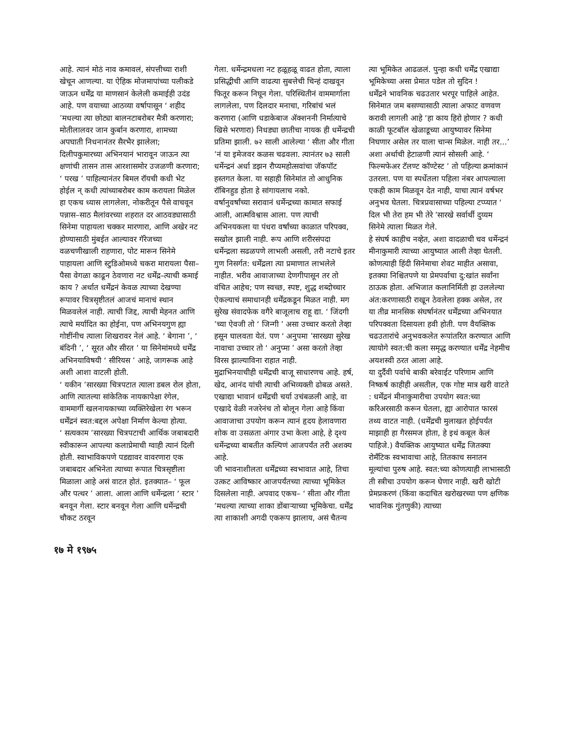आहे. त्यानं मोठं नाव कमावलं, संपत्तीच्या राशी खेचून आणल्या. या ऐहिक मोजमापांच्या पलीकडे जाऊन धर्मेंद्र या माणसानं केलेली कमाईही उदंड आहे. पण वयाच्या आठव्या वर्षापासून ‘ शहीद ’मधल्या त्या छोट्या बालनटाबरोबर मैत्री करणारा; मोतीलालवर जान कुर्बान करणारा, शामच्या अपघाती निधनानंतर सैरभैर झालेला; दिलीपकुमारच्या अभिनयानं भारावून जाऊन त्या क्षणांची तासन तास आरशासमोर उजळणी करणारा; ‘ परख ’ पाहिल्यानंतर बिमल रॉयची कधी भेट होईल न् कधी त्यांच्याबरोबर काम करायला मिळेल हा एकच ध्यास लागलेला, नोकरीतून पैसे वाचवून पन्नास–साठ मैलांवरच्या शहरात दर आठवड्यासाठी सिनेमा पाहायला चक्कर मारणारा, आणि अखेर नट होण्यासाठी मुंबईत आल्यावर गॅरेजच्या वळचणीखाली राहणारा, पोट मारून सिनेमे पाहायला आणि स्टुडिओमध्ये चकरा मारायला पैसा–पैसा वेगळा काढून ठेवणारा नट धर्मेंद्र–त्याची कमाई काय ? अर्थात धर्मेंद्रनं केवळ त्याच्या देखण्या रूपावर चित्रसृष्टीतलं आजचं मानाचं स्थान मिळवलेलं नाही. त्याची जिद्द, त्याची मेहनत आणि त्याचे मर्यादित का होईना, पण अभिनयगुण ह्या गोष्टींनीच त्याला शिखरावर नेलं आहे. ‘ बेगाना ’, ‘ बंदिनी ’, ‘ सूरत और सीरत ’ या सिनेमांमध्ये धर्मेंद्र अभिनयाविषयी ‘ सीरियस ’ आहे, जागरूक आहे अशी आशा वाटली होती.
‘ यकीन ’सारख्या चित्रपटात त्याला डबल रोल होता, आणि त्यातल्या सांकेतिक नायकापेक्षा रंगेल, वाममार्गी खलनायकाच्या व्यक्तिरेखेला रंग भरून धर्मेंद्रनं स्वत:बद्दल अपेक्षा निर्माण केल्या होत्या.
‘ सत्यकाम ’सारख्या चित्रपटाची आर्थिक जबाबदारी स्वीकारून आपल्या कलाप्रेमाची ग्वाही त्यानं दिली होती. स्वाभाविकपणे पडद्यावर वावरणारा एक जबाबदार अभिनेता त्याच्या रूपात चित्रसृष्टीला मिळाला आहे असं वाटत होतं. इतक्यात– ‘ फूल और पत्थर ’ आला. आला आणि धर्मेन्द्रला ‘ स्टार ’ बनवून गेला. स्टार बनवून गेला आणि धर्मेन्द्रची चौकट ठरवून
गेला. धर्मेन्द्रमधला नट हळूहळू वाढत होता, त्याला प्रसिद्धीची आणि वाढत्या सुबत्तेची चिन्हं दाखवून फितूर करून निघून गेला. परिस्थितीनं वाममार्गाला लागलेला, पण दिलदार मनाचा, गरिबांचं भलं करणारा (आणि धडाकेबाज ॲक्शननी निर्मात्याचे खिसे भरणारा) निधड्या छातीचा नायक ही धर्मेन्द्रची प्रतिमा झाली. ७२ साली आलेल्या ‘ सीता और गीता ’नं या इमेजवर कळस चढवला. त्यानंतर ७३ साली धर्मेन्द्रनं अर्धा डझन रौप्यमहोत्सवांचा जॅकपॉट हस्तगत केला. या सहाही सिनेमांत तो आधुनिक रॉबिनहुड होता हे सांगायलाच नको.
वर्षानुवर्षांच्या सरावानं धर्मेन्द्रच्या कामात सफाई आली, आत्मविश्वास आला. पण त्याची अभिनयकला या पंधरा वर्षांच्या काळात परिपक्व, सखोल झाली नाही. रूप आणि शरीरसंपदा धर्मेन्द्रला सढळपणे लाभली असली, तरी नटाचे इतर गुण निसर्गत: धर्मेंद्रला त्या प्रमाणात लाभलेले नाहीत. भरीव आवाजाच्या देणगीपासून तर तो वंचित आहेच; पण स्वच्छ, स्पष्ट, शुद्ध शब्दोच्चार ऐकल्याचं समाधानही धर्मेंद्रकडून मिळत नाही. मग सुरेख संवादफेक वगैरे बाजूलाच राहू द्या. ‘ जिंदगी ’च्या ऐवजी तो ‘ जिन्गी ’ असा उच्चार करतो तेव्हा हसून घालवता येतं. पण ‘ अनुपमा ’सारख्या सुरेख नावाचा उच्चार तो ‘ अनुप्मा ’ असा करतो तेव्हा विरस झाल्याविना राहात नाही.
मुद्राभिनयाचीही धर्मेंद्रची बाजू साधारणच आहे. हर्ष, खेद, आनंद यांची त्याची अभिव्यक्ती ढोबळ असते. एखाद्या भावानं धर्मेंद्रची चर्या उचंबळली आहे, वा एखादे वेळी नजरेनंच तो बोलून गेला आहे किंवा आवाजाचा उपयोग करून त्यानं हृदय हेलावणारा शोक वा उसळता अंगार उभा केला आहे, हे दृश्य धर्मेन्द्रच्या बाबतीत कल्पिणं आजपर्यंत तरी अशक्य आहे.
जी भावनाशीलता धर्मेंद्रच्या स्वभावात आहे, तिचा उत्कट आविष्कार आजपर्यंतच्या त्याच्या भूमिकेत दिसलेला नाही. अपवाद एकच– ‘ सीता और गीता ’मधल्या त्याच्या शाका डोंबाऱ्याच्या भूमिकेचा. धर्मेंद्र त्या शाकाशी अगदी एकरूप झालाय, असं चैतन्य
त्या भूमिकेत आढळलं. पुन्हा कधी धर्मेंद्र एखाद्या भूमिकेच्या असा प्रेमात पडेल तो सुदिन !
धर्मेंद्रने भावनिक चढउतार भरपूर पाहिले आहेत. सिनेमात जम बसण्यासाठी त्याला अफाट वणवण करावी लागली आहे ‘हा काय हिरो होणार ? कधी काळी फूटबॉल खेळाडूच्या आयुष्यावर सिनेमा निघणार असेल तर याला चान्स मिळेल. नाही तर...’ अशा अर्थाची हेटाळणी त्यानं सोसली आहे. ‘ फिल्मफेअर टॅलण्ट कॉण्टेस्ट ’ तो पहिल्या क्रमांकानं उतरला. पण या स्पर्धेतला पहिला नंबर आपल्याला एकही काम मिळवून देत नाही, याचा त्यानं वर्षभर अनुभव घेतला. चित्रप्रवासाच्या पहिल्या टप्प्यात ‘ दिल भी तेरा हम भी तेरे ’सारखे सर्वार्थी दुय्यम सिनेमे त्याला मिळत गेले.
हे संघर्ष काहीच नव्हेत, अशा वादळाची चव धर्मेन्द्रनं मीनाकुमारी त्याच्या आयुष्यात आली तेव्हा घेतली. कोणत्याही हिंदी सिनेमाचा शेवट माहीत असावा, इतक्या निश्चितपणे या प्रेमपर्वाचा दु:खांत सर्वांना ठाऊक होता. अभिजात कलानिर्मिती हा उललेल्या अंत:करणासाठी राखून ठेवलेला हक्क असेल, तर या तीव्र मानसिक संघर्षानंतर धर्मेंद्रच्या अभिनयात परिपक्वता दिसायला हवी होती. पण वैयक्तिक चढउतारांचे अनुभवकलेत रूपांतरित करण्यात आणि त्यायोगे स्वत:ची कला समृद्ध करण्यात धर्मेंद्र नेहमीच अयशस्वी ठरत आला आहे.
या दुर्दैवी पर्वाचे बाकी बरेवाईट परिणाम आणि निष्कर्ष काहीही असतील, एक गोष्ट मात्र खरी वाटते : धर्मेंद्रनं मीनाकुमारीचा उपयोग स्वत:च्या करिअरसाठी करून घेतला, ह्या आरोपात फारसं तथ्य वाटत नाही. (धर्मेंद्रची मुलाखत होईपर्यंत माझाही हा गैरसमज होता, हे इथं कबूल केलं पाहिजे.) वैयक्तिक आयुष्यात धर्मेंद्र जितक्या रोमँटिक स्वभावाचा आहे, तितकाच सनातन मूल्यांचा पुरुष आहे. स्वत:च्या कोणत्याही लाभासाठी ती स्त्रीचा उपयोग करून घेणार नाही. खरी खोटी प्रेमप्रकरणं (किंवा कदाचित खरोखरच्या पण क्षणिक भावनिक गुंतणुकी) त्याच्या
१७ मे १९७५